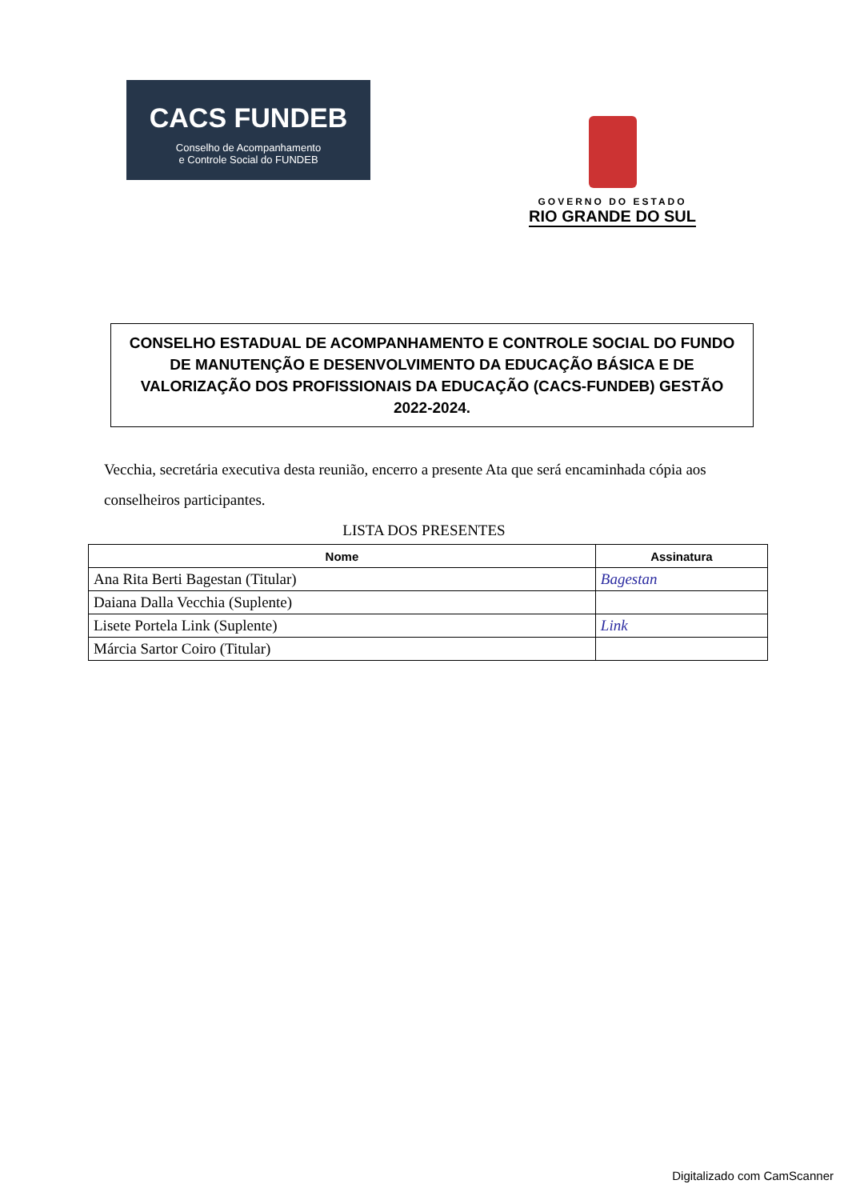CACS FUNDEB
Conselho de Acompanhamento
e Controle Social do FUNDEB
GOVERNO DO ESTADO
RIO GRANDE DO SUL
CONSELHO ESTADUAL DE ACOMPANHAMENTO E CONTROLE SOCIAL DO FUNDO DE MANUTENÇÃO E DESENVOLVIMENTO DA EDUCAÇÃO BÁSICA E DE VALORIZAÇÃO DOS PROFISSIONAIS DA EDUCAÇÃO (CACS-FUNDEB) GESTÃO 2022-2024.
Vecchia, secretária executiva desta reunião, encerro a presente Ata que será encaminhada cópia aos conselheiros participantes.
LISTA DOS PRESENTES
| Nome | Assinatura |
| --- | --- |
| Ana Rita Berti Bagestan (Titular) | Bagestan |
| Daiana Dalla Vecchia (Suplente) | |
| Lisete Portela Link (Suplente) | Link |
| Márcia Sartor Coiro (Titular) | |
Digitalizado com CamScanner